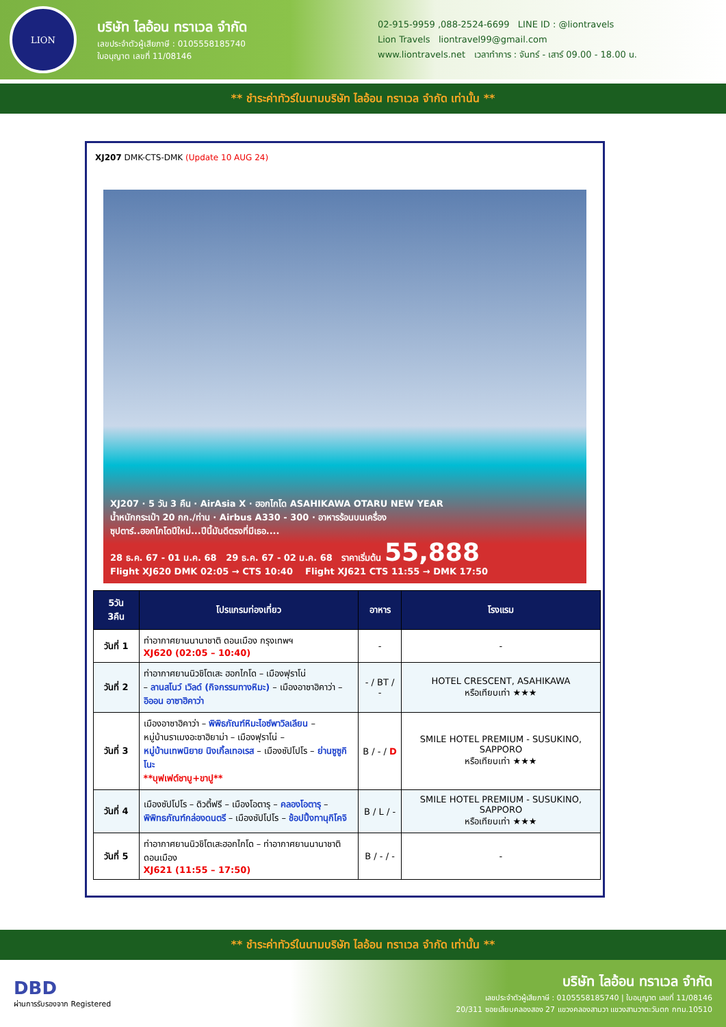LION
บริษัท ไลอ้อน ทราเวล จำกัด
เลขประจำตัวผู้เสียภาษี : 0105558185740
ใบอนุญาต เลขที่ 11/08146
02-915-9959 ,088-2524-6699 LINE ID : @liontravels
Lion Travels liontravel99@gmail.com
www.liontravels.net เวลาทำการ : จันทร์ - เสาร์ 09.00 - 18.00 น.
** ชำระค่าทัวร์ในนามบริษัท ไลอ้อน ทราเวล จำกัด เท่านั้น **
XJ207 DMK-CTS-DMK (Update 10 AUG 24)
XJ207 · 5 วัน 3 คืน · AirAsia X · ฮอกไกโด ASAHIKAWA OTARU NEW YEAR
น้ำหนักกระเป๋า 20 กก./ท่าน · Airbus A330 - 300 · อาหารร้อนบนเครื่อง
ซุปตาร์..ฮอกไกโดปีใหม่...ปีนี้มันดีตรงที่มีเธอ....
28 ธ.ค. 67 - 01 ม.ค. 68 29 ธ.ค. 67 - 02 ม.ค. 68 ราคาเริ่มต้น 55,888
Flight XJ620 DMK 02:05 → CTS 10:40 Flight XJ621 CTS 11:55 → DMK 17:50
| 5วัน 3คืน | โปรแกรมท่องเที่ยว | อาหาร | โรงแรม |
| --- | --- | --- | --- |
| วันที่ 1 | ท่าอากาศยานนานาชาติ ดอนเมือง กรุงเทพฯ XJ620 (02:05 – 10:40) | - | - |
| วันที่ 2 | ท่าอากาศยานนิวชิโตเสะ ฮอกไกโด – เมืองฟุราโน่ – ลานสโนว์ เวิลด์ (กิจกรรมทางหิมะ) – เมืองอาซาฮิคาว่า – อิออน อาซาฮิคาว่า | - / BT / - | HOTEL CRESCENT, ASAHIKAWA หรือเทียบเท่า ★★★ |
| วันที่ 3 | เมืองอาซาฮิคาว่า – พิพิธภัณฑ์หิมะไอซ์พาวิลเลียน – หมู่บ้านราเมงอะซาฮิยาม่า – เมืองฟุราโน่ – หมู่บ้านเทพนิยาย นิงเกิ้ลเทอเรส – เมืองซัปโปโร – ย่านซูซูกิโนะ **บุฟเฟต์ชาบู+ขาปู** | B / - / D | SMILE HOTEL PREMIUM - SUSUKINO, SAPPORO หรือเทียบเท่า ★★★ |
| วันที่ 4 | เมืองซัปโปโร – ดิวตี้ฟรี – เมืองโอตารุ – คลองโอตารุ – พิพิทธภัณฑ์กล่องดนตรี – เมืองซัปโปโร – ช้อปปิ้งทานุกิโคจิ | B / L / - | SMILE HOTEL PREMIUM - SUSUKINO, SAPPORO หรือเทียบเท่า ★★★ |
| วันที่ 5 | ท่าอากาศยานนิวชิโตเสะฮอกไกโด – ท่าอากาศยานนานาชาติดอนเมือง XJ621 (11:55 – 17:50) | B / - / - | - |
** ชำระค่าทัวร์ในนามบริษัท ไลอ้อน ทราเวล จำกัด เท่านั้น **
DBD
ผ่านการรับรองจาก Registered
บริษัท ไลอ้อน ทราเวล จำกัด
เลขประจำตัวผู้เสียภาษี : 0105558185740 | ใบอนุญาต เลขที่ 11/08146
20/311 ซอยเลียบคลองสอง 27 แขวงคลองสามวา แขวงสามวาตะวันตก กทม.10510